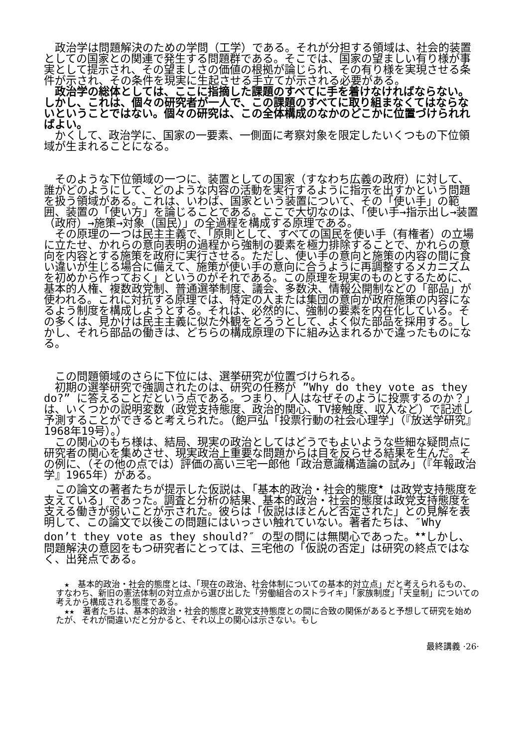政治学は問題解決のための学問（工学）である。それが分担する領域は、社会的装置としての国家との関連で発生する問題群である。そこでは、国家の望ましい有り様が事実として提示され、その望ましさの価値の根拠が論じられ、その有り様を実現させる条件が示され、その条件を現実に生起させる手立てが示される必要がある。
　政治学の総体としては、ここに指摘した課題のすべてに手を着けなければならない。しかし、これは、個々の研究者が一人で、この課題のすべてに取り組まなくてはならないということではない。個々の研究は、この全体構成のなかのどこかに位置づけられればよい。
　かくして、政治学に、国家の一要素、一側面に考察対象を限定したいくつもの下位領域が生まれることになる。
　そのような下位領域の一つに、装置としての国家（すなわち広義の政府）に対して、誰がどのようにして、どのような内容の活動を実行するように指示を出すかという問題を扱う領域がある。これは、いわば、国家という装置について、その「使い手」の範囲、装置の「使い方」を論じることである。ここで大切なのは、「使い手→指示出し→装置（政府）→施策→対象（国民）」の全過程を構成する原理である。
　その原理の一つは民主主義で、「原則として、すべての国民を使い手（有権者）の立場に立たせ、かれらの意向表明の過程から強制の要素を極力排除することで、かれらの意向を内容とする施策を政府に実行させる。ただし、使い手の意向と施策の内容の間に食い違いが生じる場合に備えて、施策が使い手の意向に合うように再調整するメカニズムを初めから作っておく」というのがそれである。この原理を現実のものとするために、基本的人権、複数政党制、普通選挙制度、議会、多数決、情報公開制などの「部品」が使われる。これに対抗する原理では、特定の人または集団の意向が政府施策の内容になるよう制度を構成しようとする。それは、必然的に、強制の要素を内在化している。その多くは、見かけは民主主義に似た外観をとろうとして、よく似た部品を採用する。しかし、それら部品の働きは、どちらの構成原理の下に組み込まれるかで違ったものになる。
　この問題領域のさらに下位には、選挙研究が位置づけられる。
　初期の選挙研究で強調されたのは、研究の任務が ”Why do they vote as they do?” に答えることだという点である。つまり、「人はなぜそのように投票するのか？」は、いくつかの説明変数（政党支持態度、政治的関心、TV接触度、収入など）で記述し予測することができると考えられた。（飽戸弘「投票行動の社会心理学」（『放送学研究』1968年19号）。）
　この関心のもち様は、結局、現実の政治としてはどうでもよいような些細な疑問点に研究者の関心を集めさせ、現実政治上重要な問題からは目を反らせる結果を生んだ。その例に、（その他の点では）評価の高い三宅一郎他「政治意識構造論の試み」（『年報政治学』1965年）がある。
　この論文の著者たちが提示した仮説は、「基本的政治・社会的態度<sup>★</sup> は政党支持態度を支えている」であった。調査と分析の結果、基本的政治・社会的態度は政党支持態度を支える働きが弱いことが示された。彼らは「仮説はほとんど否定された」との見解を表明して、この論文で以後この問題にはいっさい触れていない。著者たちは、″Why don’t they vote as they should?″ の型の問には無関心であった。<sup>★★</sup>しかし、問題解決の意図をもつ研究者にとっては、三宅他の「仮説の否定」は研究の終点ではなく、出発点である。
　★　基本的政治・社会的態度とは、「現在の政治、社会体制についての基本的対立点」だと考えられるもの、すなわち、新旧の憲法体制の対立点から選び出した「労働組合のストライキ」「家族制度」「天皇制」についての考えから構成される態度である。
　★★　著者たちは、基本的政治・社会的態度と政党支持態度との間に合致の関係があると予想して研究を始めたが、それが間違いだと分かると、それ以上の関心は示さない。もし
最終講義 ·26·